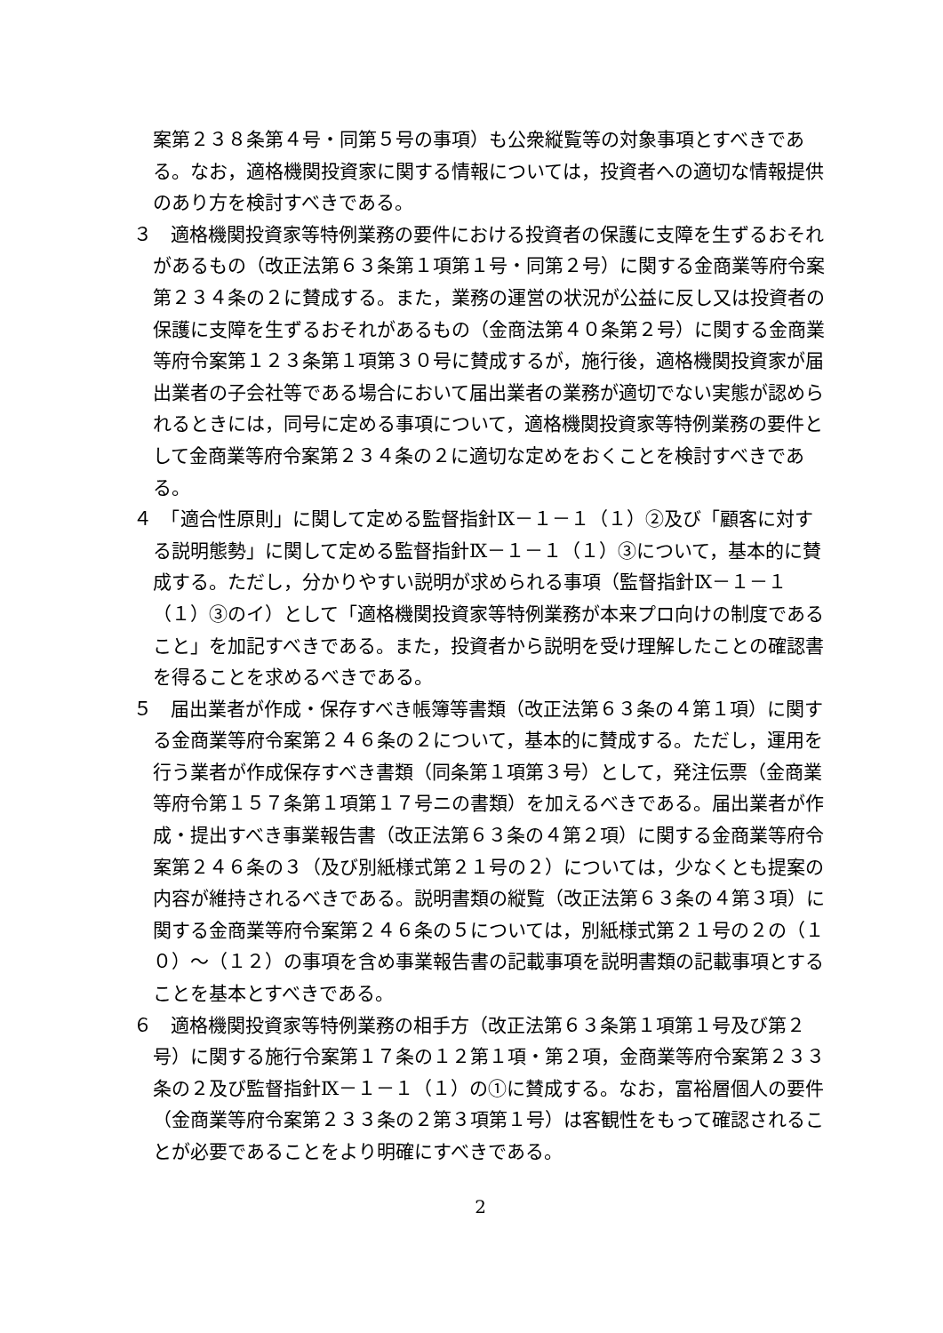案第２３８条第４号・同第５号の事項）も公衆縦覧等の対象事項とすべきである。なお，適格機関投資家に関する情報については，投資者への適切な情報提供のあり方を検討すべきである。
３　適格機関投資家等特例業務の要件における投資者の保護に支障を生ずるおそれがあるもの（改正法第６３条第１項第１号・同第２号）に関する金商業等府令案第２３４条の２に賛成する。また，業務の運営の状況が公益に反し又は投資者の保護に支障を生ずるおそれがあるもの（金商法第４０条第２号）に関する金商業等府令案第１２３条第１項第３０号に賛成するが，施行後，適格機関投資家が届出業者の子会社等である場合において届出業者の業務が適切でない実態が認められるときには，同号に定める事項について，適格機関投資家等特例業務の要件として金商業等府令案第２３４条の２に適切な定めをおくことを検討すべきである。
４　「適合性原則」に関して定める監督指針Ⅸ－１－１（１）②及び「顧客に対する説明態勢」に関して定める監督指針Ⅸ－１－１（１）③について，基本的に賛成する。ただし，分かりやすい説明が求められる事項（監督指針Ⅸ－１－１（１）③のイ）として「適格機関投資家等特例業務が本来プロ向けの制度であること」を加記すべきである。また，投資者から説明を受け理解したことの確認書を得ることを求めるべきである。
５　届出業者が作成・保存すべき帳簿等書類（改正法第６３条の４第１項）に関する金商業等府令案第２４６条の２について，基本的に賛成する。ただし，運用を行う業者が作成保存すべき書類（同条第１項第３号）として，発注伝票（金商業等府令第１５７条第１項第１７号ニの書類）を加えるべきである。届出業者が作成・提出すべき事業報告書（改正法第６３条の４第２項）に関する金商業等府令案第２４６条の３（及び別紙様式第２１号の２）については，少なくとも提案の内容が維持されるべきである。説明書類の縦覧（改正法第６３条の４第３項）に関する金商業等府令案第２４６条の５については，別紙様式第２１号の２の（１０）～（１２）の事項を含め事業報告書の記載事項を説明書類の記載事項とすることを基本とすべきである。
６　適格機関投資家等特例業務の相手方（改正法第６３条第１項第１号及び第２号）に関する施行令案第１７条の１２第１項・第２項，金商業等府令案第２３３条の２及び監督指針Ⅸ－１－１（１）の①に賛成する。なお，富裕層個人の要件（金商業等府令案第２３３条の２第３項第１号）は客観性をもって確認されることが必要であることをより明確にすべきである。
2